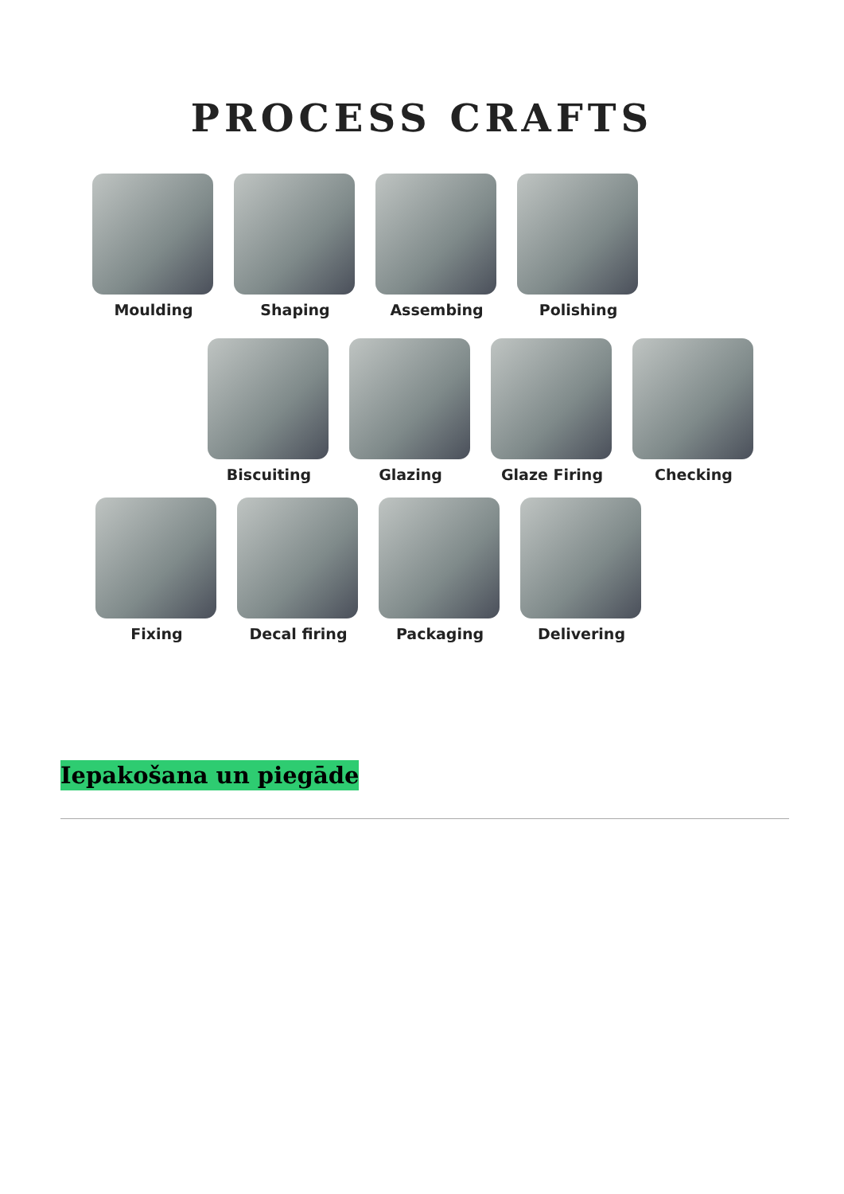PROCESS CRAFTS
Moulding Shaping Assembing Polishing
Biscuiting Glazing Glaze Firing Checking
Fixing Decal firing Packaging Delivering
Iepakošana un piegāde